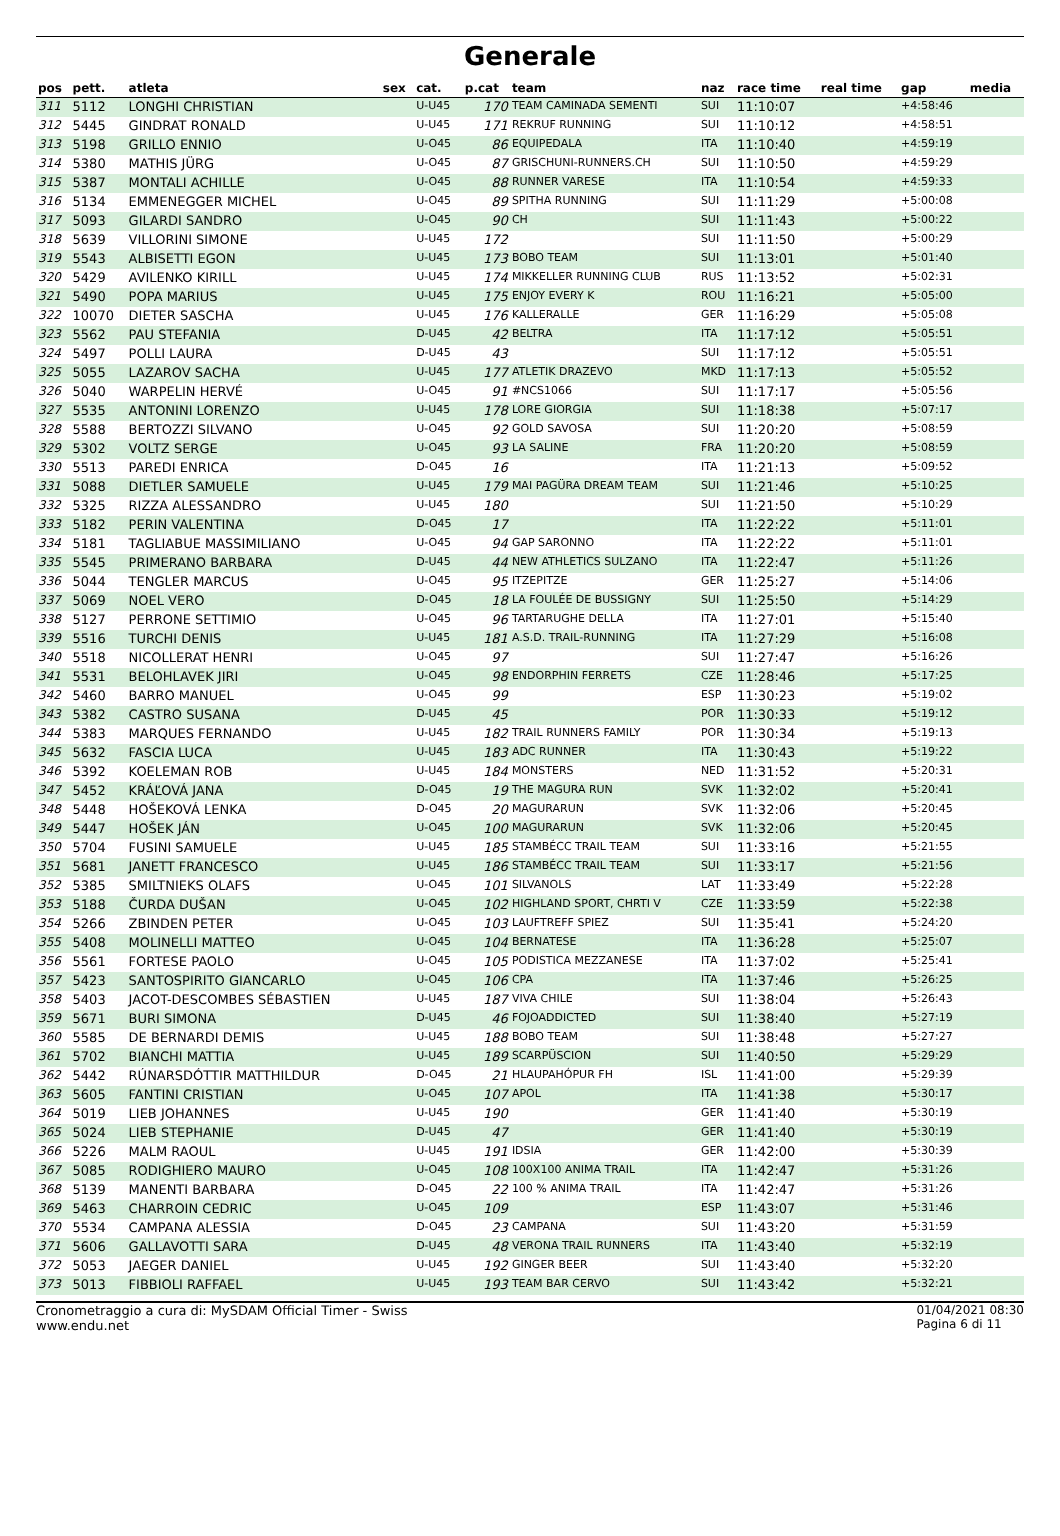Generale
| pos | pett. | atleta | sex | cat. | p.cat | team | naz | race time | real time | gap | media |
| --- | --- | --- | --- | --- | --- | --- | --- | --- | --- | --- | --- |
| 311 | 5112 | LONGHI CHRISTIAN | | U-U45 | 170 | TEAM CAMINADA SEMENTI | SUI | 11:10:07 | | +4:58:46 | |
| 312 | 5445 | GINDRAT RONALD | | U-U45 | 171 | REKRUF RUNNING | SUI | 11:10:12 | | +4:58:51 | |
| 313 | 5198 | GRILLO ENNIO | | U-O45 | 86 | EQUIPEDALA | ITA | 11:10:40 | | +4:59:19 | |
| 314 | 5380 | MATHIS JÜRG | | U-O45 | 87 | GRISCHUNI-RUNNERS.CH | SUI | 11:10:50 | | +4:59:29 | |
| 315 | 5387 | MONTALI ACHILLE | | U-O45 | 88 | RUNNER VARESE | ITA | 11:10:54 | | +4:59:33 | |
| 316 | 5134 | EMMENEGGER MICHEL | | U-O45 | 89 | SPITHA RUNNING | SUI | 11:11:29 | | +5:00:08 | |
| 317 | 5093 | GILARDI SANDRO | | U-O45 | 90 | CH | SUI | 11:11:43 | | +5:00:22 | |
| 318 | 5639 | VILLORINI SIMONE | | U-U45 | 172 | | SUI | 11:11:50 | | +5:00:29 | |
| 319 | 5543 | ALBISETTI EGON | | U-U45 | 173 | BOBO TEAM | SUI | 11:13:01 | | +5:01:40 | |
| 320 | 5429 | AVILENKO KIRILL | | U-U45 | 174 | MIKKELLER RUNNING CLUB | RUS | 11:13:52 | | +5:02:31 | |
| 321 | 5490 | POPA MARIUS | | U-U45 | 175 | ENJOY EVERY K | ROU | 11:16:21 | | +5:05:00 | |
| 322 | 10070 | DIETER SASCHA | | U-U45 | 176 | KALLERALLE | GER | 11:16:29 | | +5:05:08 | |
| 323 | 5562 | PAU STEFANIA | | D-U45 | 42 | BELTRA | ITA | 11:17:12 | | +5:05:51 | |
| 324 | 5497 | POLLI LAURA | | D-U45 | 43 | | SUI | 11:17:12 | | +5:05:51 | |
| 325 | 5055 | LAZAROV SACHA | | U-U45 | 177 | ATLETIK DRAZEVO | MKD | 11:17:13 | | +5:05:52 | |
| 326 | 5040 | WARPELIN HERVÉ | | U-O45 | 91 | #NCS1066 | SUI | 11:17:17 | | +5:05:56 | |
| 327 | 5535 | ANTONINI LORENZO | | U-U45 | 178 | LORE GIORGIA | SUI | 11:18:38 | | +5:07:17 | |
| 328 | 5588 | BERTOZZI SILVANO | | U-O45 | 92 | GOLD SAVOSA | SUI | 11:20:20 | | +5:08:59 | |
| 329 | 5302 | VOLTZ SERGE | | U-O45 | 93 | LA SALINE | FRA | 11:20:20 | | +5:08:59 | |
| 330 | 5513 | PAREDI ENRICA | | D-O45 | 16 | | ITA | 11:21:13 | | +5:09:52 | |
| 331 | 5088 | DIETLER SAMUELE | | U-U45 | 179 | MAI PAGÜRA DREAM TEAM | SUI | 11:21:46 | | +5:10:25 | |
| 332 | 5325 | RIZZA ALESSANDRO | | U-U45 | 180 | | SUI | 11:21:50 | | +5:10:29 | |
| 333 | 5182 | PERIN VALENTINA | | D-O45 | 17 | | ITA | 11:22:22 | | +5:11:01 | |
| 334 | 5181 | TAGLIABUE MASSIMILIANO | | U-O45 | 94 | GAP SARONNO | ITA | 11:22:22 | | +5:11:01 | |
| 335 | 5545 | PRIMERANO BARBARA | | D-U45 | 44 | NEW ATHLETICS SULZANO | ITA | 11:22:47 | | +5:11:26 | |
| 336 | 5044 | TENGLER MARCUS | | U-O45 | 95 | ITZEPITZE | GER | 11:25:27 | | +5:14:06 | |
| 337 | 5069 | NOEL VERO | | D-O45 | 18 | LA FOULÉE DE BUSSIGNY | SUI | 11:25:50 | | +5:14:29 | |
| 338 | 5127 | PERRONE SETTIMIO | | U-O45 | 96 | TARTARUGHE DELLA | ITA | 11:27:01 | | +5:15:40 | |
| 339 | 5516 | TURCHI DENIS | | U-U45 | 181 | A.S.D. TRAIL-RUNNING | ITA | 11:27:29 | | +5:16:08 | |
| 340 | 5518 | NICOLLERAT HENRI | | U-O45 | 97 | | SUI | 11:27:47 | | +5:16:26 | |
| 341 | 5531 | BELOHLAVEK JIRI | | U-O45 | 98 | ENDORPHIN FERRETS | CZE | 11:28:46 | | +5:17:25 | |
| 342 | 5460 | BARRO MANUEL | | U-O45 | 99 | | ESP | 11:30:23 | | +5:19:02 | |
| 343 | 5382 | CASTRO SUSANA | | D-U45 | 45 | | POR | 11:30:33 | | +5:19:12 | |
| 344 | 5383 | MARQUES FERNANDO | | U-U45 | 182 | TRAIL RUNNERS FAMILY | POR | 11:30:34 | | +5:19:13 | |
| 345 | 5632 | FASCIA LUCA | | U-U45 | 183 | ADC RUNNER | ITA | 11:30:43 | | +5:19:22 | |
| 346 | 5392 | KOELEMAN ROB | | U-U45 | 184 | MONSTERS | NED | 11:31:52 | | +5:20:31 | |
| 347 | 5452 | KRÁĽOVÁ JANA | | D-O45 | 19 | THE MAGURA RUN | SVK | 11:32:02 | | +5:20:41 | |
| 348 | 5448 | HOŠEKOVÁ LENKA | | D-O45 | 20 | MAGURARUN | SVK | 11:32:06 | | +5:20:45 | |
| 349 | 5447 | HOŠEK JÁN | | U-O45 | 100 | MAGURARUN | SVK | 11:32:06 | | +5:20:45 | |
| 350 | 5704 | FUSINI SAMUELE | | U-U45 | 185 | STAMBÉCC TRAIL TEAM | SUI | 11:33:16 | | +5:21:55 | |
| 351 | 5681 | JANETT FRANCESCO | | U-U45 | 186 | STAMBÉCC TRAIL TEAM | SUI | 11:33:17 | | +5:21:56 | |
| 352 | 5385 | SMILTNIEKS OLAFS | | U-O45 | 101 | SILVANOLS | LAT | 11:33:49 | | +5:22:28 | |
| 353 | 5188 | ČURDA DUŠAN | | U-O45 | 102 | HIGHLAND SPORT, CHRTI V | CZE | 11:33:59 | | +5:22:38 | |
| 354 | 5266 | ZBINDEN PETER | | U-O45 | 103 | LAUFTREFF SPIEZ | SUI | 11:35:41 | | +5:24:20 | |
| 355 | 5408 | MOLINELLI MATTEO | | U-O45 | 104 | BERNATESE | ITA | 11:36:28 | | +5:25:07 | |
| 356 | 5561 | FORTESE PAOLO | | U-O45 | 105 | PODISTICA MEZZANESE | ITA | 11:37:02 | | +5:25:41 | |
| 357 | 5423 | SANTOSPIRITO GIANCARLO | | U-O45 | 106 | CPA | ITA | 11:37:46 | | +5:26:25 | |
| 358 | 5403 | JACOT-DESCOMBES SÉBASTIEN | | U-U45 | 187 | VIVA CHILE | SUI | 11:38:04 | | +5:26:43 | |
| 359 | 5671 | BURI SIMONA | | D-U45 | 46 | FOJOADDICTED | SUI | 11:38:40 | | +5:27:19 | |
| 360 | 5585 | DE BERNARDI DEMIS | | U-U45 | 188 | BOBO TEAM | SUI | 11:38:48 | | +5:27:27 | |
| 361 | 5702 | BIANCHI MATTIA | | U-U45 | 189 | SCARPÜSCION | SUI | 11:40:50 | | +5:29:29 | |
| 362 | 5442 | RÚNARSDÓTTIR MATTHILDUR | | D-O45 | 21 | HLAUPAHÓPUR FH | ISL | 11:41:00 | | +5:29:39 | |
| 363 | 5605 | FANTINI CRISTIAN | | U-O45 | 107 | APOL | ITA | 11:41:38 | | +5:30:17 | |
| 364 | 5019 | LIEB JOHANNES | | U-U45 | 190 | | GER | 11:41:40 | | +5:30:19 | |
| 365 | 5024 | LIEB STEPHANIE | | D-U45 | 47 | | GER | 11:41:40 | | +5:30:19 | |
| 366 | 5226 | MALM RAOUL | | U-U45 | 191 | IDSIA | GER | 11:42:00 | | +5:30:39 | |
| 367 | 5085 | RODIGHIERO MAURO | | U-O45 | 108 | 100X100 ANIMA TRAIL | ITA | 11:42:47 | | +5:31:26 | |
| 368 | 5139 | MANENTI BARBARA | | D-O45 | 22 | 100 % ANIMA TRAIL | ITA | 11:42:47 | | +5:31:26 | |
| 369 | 5463 | CHARROIN CEDRIC | | U-O45 | 109 | | ESP | 11:43:07 | | +5:31:46 | |
| 370 | 5534 | CAMPANA ALESSIA | | D-O45 | 23 | CAMPANA | SUI | 11:43:20 | | +5:31:59 | |
| 371 | 5606 | GALLAVOTTI SARA | | D-U45 | 48 | VERONA TRAIL RUNNERS | ITA | 11:43:40 | | +5:32:19 | |
| 372 | 5053 | JAEGER DANIEL | | U-U45 | 192 | GINGER BEER | SUI | 11:43:40 | | +5:32:20 | |
| 373 | 5013 | FIBBIOLI RAFFAEL | | U-U45 | 193 | TEAM BAR CERVO | SUI | 11:43:42 | | +5:32:21 | |
Cronometraggio a cura di: MySDAM Official Timer - Swiss
www.endu.net
01/04/2021 08:30
Pagina 6 di 11